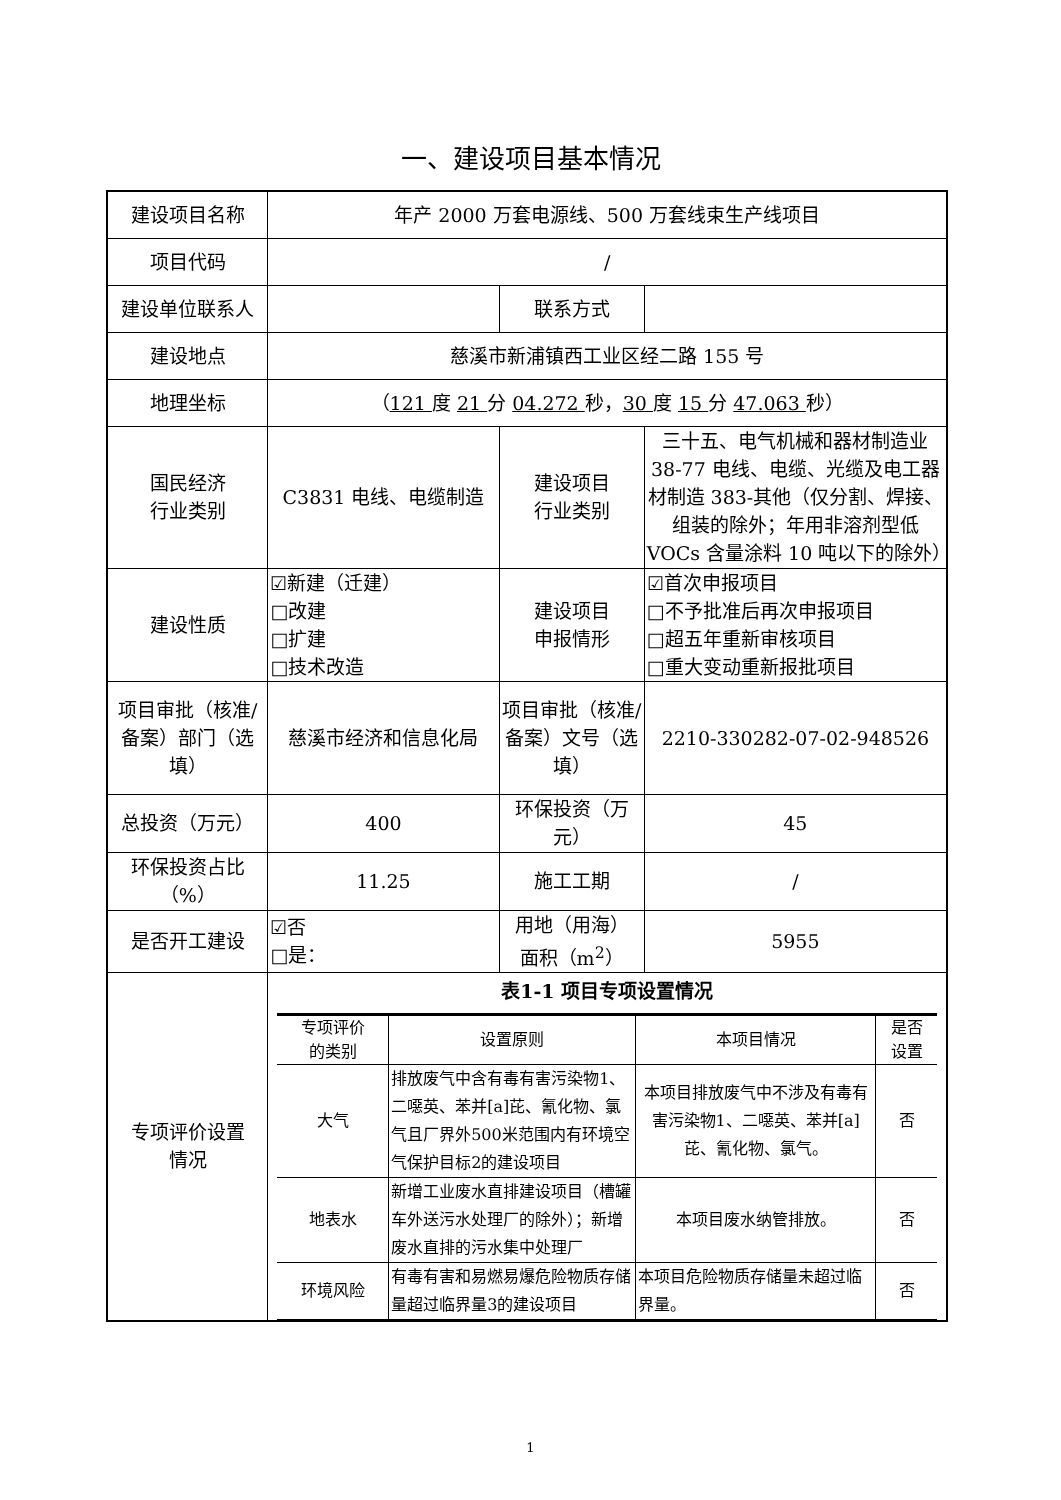一、建设项目基本情况
| 建设项目名称 | 年产 2000 万套电源线、500 万套线束生产线项目 | | |
| 项目代码 | / | | |
| 建设单位联系人 | | 联系方式 | |
| 建设地点 | 慈溪市新浦镇西工业区经二路 155 号 | | |
| 地理坐标 | （ 121 度 21 分 04.272 秒， 30 度 15 分 47.063 秒） | | |
| 国民经济 行业类别 | C3831 电线、电缆制造 | 建设项目 行业类别 | 三十五、电气机械和器材制造业 38-77 电线、电缆、光缆及电工器材制造 383-其他（仅分割、焊接、组装的除外；年用非溶剂型低 VOCs 含量涂料 10 吨以下的除外） |
| 建设性质 | ☑新建（迁建） □改建 □扩建 □技术改造 | 建设项目 申报情形 | ☑首次申报项目 □不予批准后再次申报项目 □超五年重新审核项目 □重大变动重新报批项目 |
| 项目审批（核准/备案）部门（选填） | 慈溪市经济和信息化局 | 项目审批（核准/ 备案）文号（选填） | 2210-330282-07-02-948526 |
| 总投资（万元） | 400 | 环保投资（万元） | 45 |
| 环保投资占比（%） | 11.25 | 施工工期 | / |
| 是否开工建设 | ☑否 □是： | 用地（用海） 面积（m<sup>2</sup>） | 5955 |
| 专项评价设置 情况 | 表1-1 项目专项设置情况 / 专项评价 的类别 / 设置原则 / 本项目情况 / 是否 设置 / / --- / --- / --- / --- / / 大气 / 排放废气中含有毒有害污染物1、二噁英、苯并[a]芘、氰化物、氯气且厂界外500米范围内有环境空气保护目标2的建设项目 / 本项目排放废气中不涉及有毒有害污染物1、二噁英、苯并[a]芘、氰化物、氯气。 / 否 / / 地表水 / 新增工业废水直排建设项目（槽罐车外送污水处理厂的除外）；新增废水直排的污水集中处理厂 / 本项目废水纳管排放。 / 否 / / 环境风险 / 有毒有害和易燃易爆危险物质存储量超过临界量3的建设项目 / 本项目危险物质存储量未超过临界量。 / 否 / | | |
1